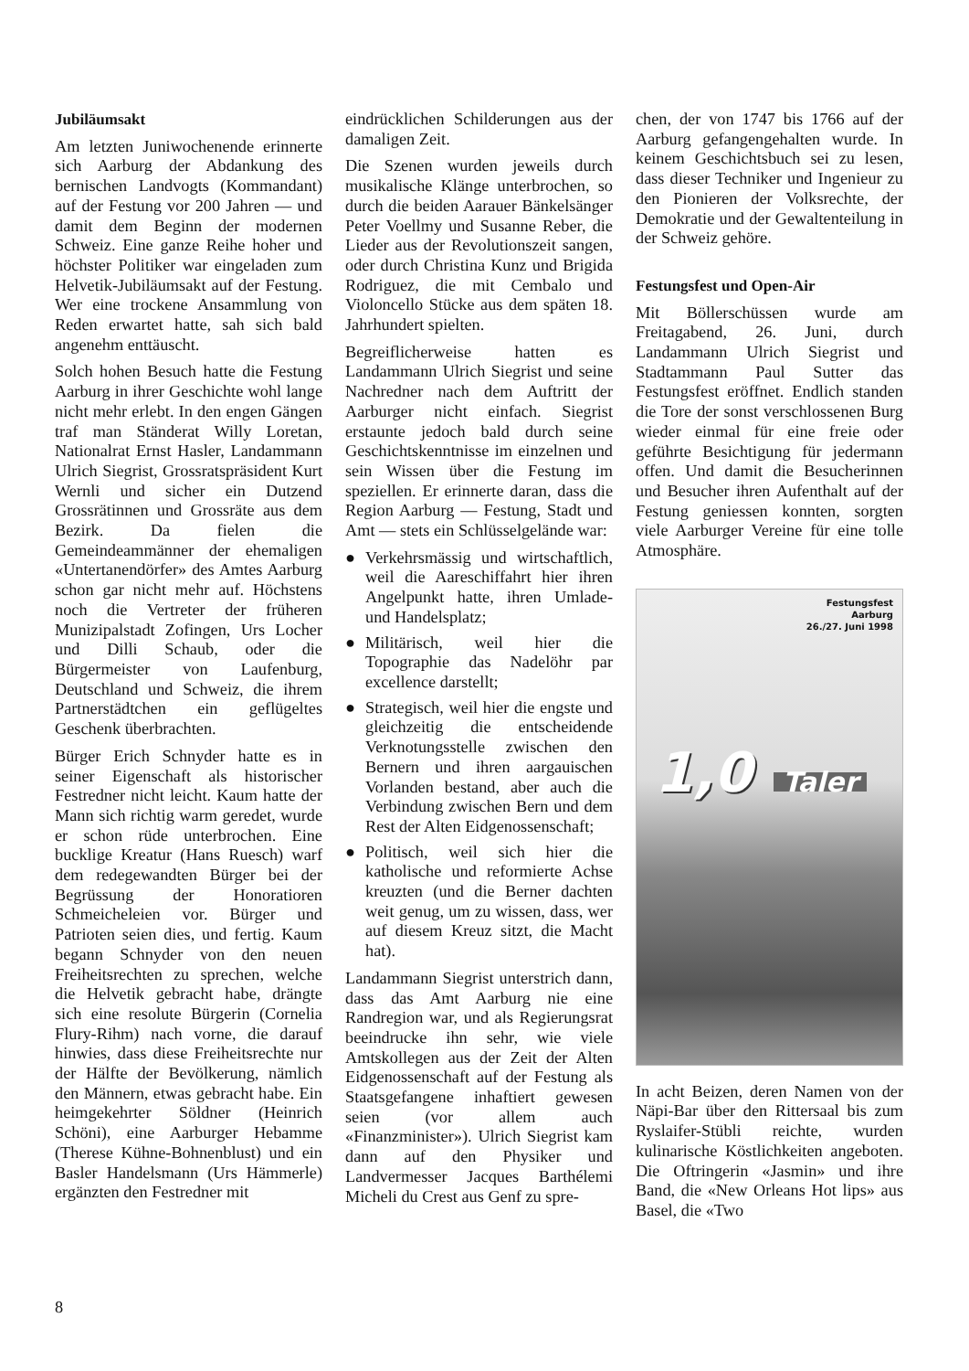Jubiläumsakt
Am letzten Juniwochenende erinnerte sich Aarburg der Abdankung des bernischen Landvogts (Kommandant) auf der Festung vor 200 Jahren — und damit dem Beginn der modernen Schweiz. Eine ganze Reihe hoher und höchster Politiker war eingeladen zum Helvetik-Jubiläumsakt auf der Festung. Wer eine trockene Ansammlung von Reden erwartet hatte, sah sich bald angenehm enttäuscht.
Solch hohen Besuch hatte die Festung Aarburg in ihrer Geschichte wohl lange nicht mehr erlebt. In den engen Gängen traf man Ständerat Willy Loretan, Nationalrat Ernst Hasler, Landammann Ulrich Siegrist, Grossratspräsident Kurt Wernli und sicher ein Dutzend Grossrätinnen und Grossräte aus dem Bezirk. Da fielen die Gemeindeammänner der ehemaligen «Untertanendörfer» des Amtes Aarburg schon gar nicht mehr auf. Höchstens noch die Vertreter der früheren Munizipalstadt Zofingen, Urs Locher und Dilli Schaub, oder die Bürgermeister von Laufenburg, Deutschland und Schweiz, die ihrem Partnerstädtchen ein geflügeltes Geschenk überbrachten.
Bürger Erich Schnyder hatte es in seiner Eigenschaft als historischer Festredner nicht leicht. Kaum hatte der Mann sich richtig warm geredet, wurde er schon rüde unterbrochen. Eine bucklige Kreatur (Hans Ruesch) warf dem redegewandten Bürger bei der Begrüssung der Honoratioren Schmeicheleien vor. Bürger und Patrioten seien dies, und fertig. Kaum begann Schnyder von den neuen Freiheitsrechten zu sprechen, welche die Helvetik gebracht habe, drängte sich eine resolute Bürgerin (Cornelia Flury-Rihm) nach vorne, die darauf hinwies, dass diese Freiheitsrechte nur der Hälfte der Bevölkerung, nämlich den Männern, etwas gebracht habe. Ein heimgekehrter Söldner (Heinrich Schöni), eine Aarburger Hebamme (Therese Kühne-Bohnenblust) und ein Basler Handelsmann (Urs Hämmerle) ergänzten den Festredner mit
eindrücklichen Schilderungen aus der damaligen Zeit.
Die Szenen wurden jeweils durch musikalische Klänge unterbrochen, so durch die beiden Aarauer Bänkelsänger Peter Voellmy und Susanne Reber, die Lieder aus der Revolutionszeit sangen, oder durch Christina Kunz und Brigida Rodriguez, die mit Cembalo und Violoncello Stücke aus dem späten 18. Jahrhundert spielten.
Begreiflicherweise hatten es Landammann Ulrich Siegrist und seine Nachredner nach dem Auftritt der Aarburger nicht einfach. Siegrist erstaunte jedoch bald durch seine Geschichtskenntnisse im einzelnen und sein Wissen über die Festung im speziellen. Er erinnerte daran, dass die Region Aarburg — Festung, Stadt und Amt — stets ein Schlüsselgelände war:
● Verkehrsmässig und wirtschaftlich, weil die Aareschiffahrt hier ihren Angelpunkt hatte, ihren Umlade- und Handelsplatz;
● Militärisch, weil hier die Topographie das Nadelöhr par excellence darstellt;
● Strategisch, weil hier die engste und gleichzeitig die entscheidende Verknotungsstelle zwischen den Bernern und ihren aargauischen Vorlanden bestand, aber auch die Verbindung zwischen Bern und dem Rest der Alten Eidgenossenschaft;
● Politisch, weil sich hier die katholische und reformierte Achse kreuzten (und die Berner dachten weit genug, um zu wissen, dass, wer auf diesem Kreuz sitzt, die Macht hat).
Landammann Siegrist unterstrich dann, dass das Amt Aarburg nie eine Randregion war, und als Regierungsrat beeindrucke ihn sehr, wie viele Amtskollegen aus der Zeit der Alten Eidgenossenschaft auf der Festung als Staatsgefangene inhaftiert gewesen seien (vor allem auch «Finanzminister»). Ulrich Siegrist kam dann auf den Physiker und Landvermesser Jacques Barthélemi Micheli du Crest aus Genf zu spre-
chen, der von 1747 bis 1766 auf der Aarburg gefangengehalten wurde. In keinem Geschichtsbuch sei zu lesen, dass dieser Techniker und Ingenieur zu den Pionieren der Volksrechte, der Demokratie und der Gewaltenteilung in der Schweiz gehöre.
Festungsfest und Open-Air
Mit Böllerschüssen wurde am Freitagabend, 26. Juni, durch Landammann Ulrich Siegrist und Stadtammann Paul Sutter das Festungsfest eröffnet. Endlich standen die Tore der sonst verschlossenen Burg wieder einmal für eine freie oder geführte Besichtigung für jedermann offen. Und damit die Besucherinnen und Besucher ihren Aufenthalt auf der Festung geniessen konnten, sorgten viele Aarburger Vereine für eine tolle Atmosphäre.
Festungsfest
Aarburg
26./27. Juni 1998
1,0 Taler
In acht Beizen, deren Namen von der Näpi-Bar über den Rittersaal bis zum Ryslaifer-Stübli reichte, wurden kulinarische Köstlichkeiten angeboten. Die Oftringerin «Jasmin» und ihre Band, die «New Orleans Hot lips» aus Basel, die «Two
8